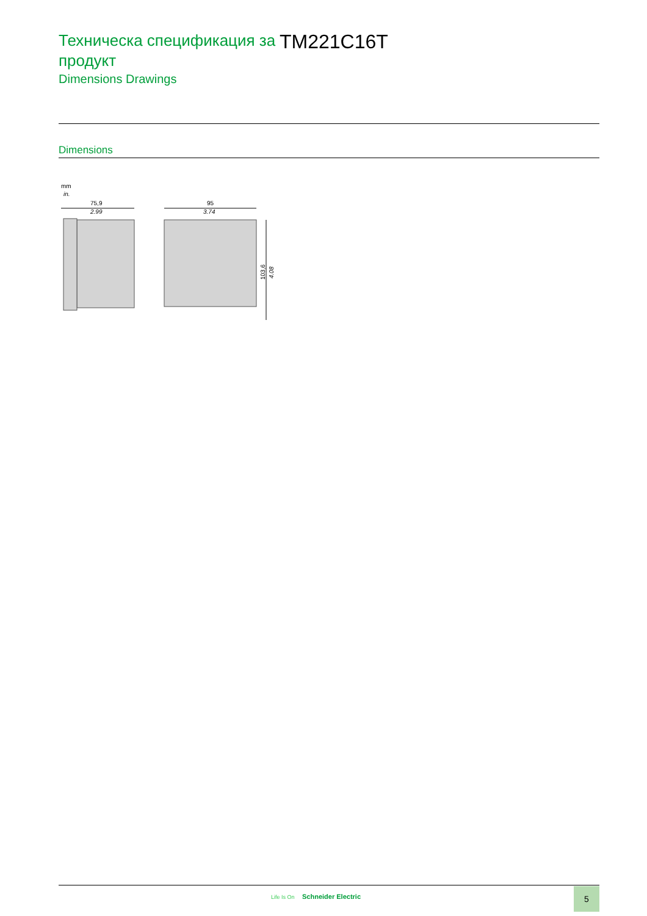Техническа спецификация за продукт
Dimensions Drawings
TM221C16T
Dimensions
mm
in.
75,9
2.99
95
3.74
103,6
4.08
Life Is On Schneider Electric 5